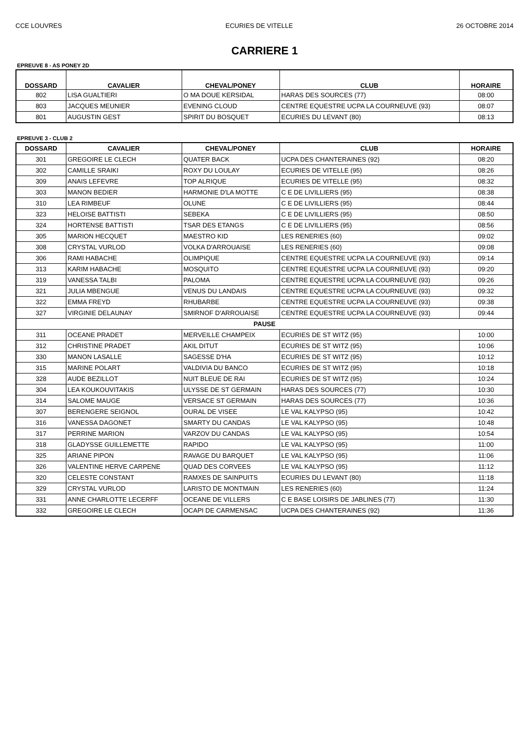CCE LOUVRES ECURIES DE VITELLE 26 OCTOBRE 2014
CARRIERE 1
EPREUVE 8 - AS PONEY 2D
| DOSSARD | CAVALIER | CHEVAL/PONEY | CLUB | HORAIRE |
| --- | --- | --- | --- | --- |
| 802 | LISA GUALTIERI | O MA DOUE KERSIDAL | HARAS DES SOURCES (77) | 08:00 |
| 803 | JACQUES MEUNIER | EVENING CLOUD | CENTRE EQUESTRE UCPA LA COURNEUVE (93) | 08:07 |
| 801 | AUGUSTIN GEST | SPIRIT DU BOSQUET | ECURIES DU LEVANT (80) | 08:13 |
EPREUVE 3 - CLUB 2
| DOSSARD | CAVALIER | CHEVAL/PONEY | CLUB | HORAIRE |
| --- | --- | --- | --- | --- |
| 301 | GREGOIRE LE CLECH | QUATER BACK | UCPA DES CHANTERAINES (92) | 08:20 |
| 302 | CAMILLE SRAIKI | ROXY DU LOULAY | ECURIES DE VITELLE (95) | 08:26 |
| 309 | ANAIS LEFEVRE | TOP ALRIQUE | ECURIES DE VITELLE (95) | 08:32 |
| 303 | MANON BEDIER | HARMONIE D'LA MOTTE | C E DE LIVILLIERS (95) | 08:38 |
| 310 | LEA RIMBEUF | OLUNE | C E DE LIVILLIERS (95) | 08:44 |
| 323 | HELOISE BATTISTI | SEBEKA | C E DE LIVILLIERS (95) | 08:50 |
| 324 | HORTENSE BATTISTI | TSAR DES ETANGS | C E DE LIVILLIERS (95) | 08:56 |
| 305 | MARION HECQUET | MAESTRO KID | LES RENERIES (60) | 09:02 |
| 308 | CRYSTAL VURLOD | VOLKA D'ARROUAISE | LES RENERIES (60) | 09:08 |
| 306 | RAMI HABACHE | OLIMPIQUE | CENTRE EQUESTRE UCPA LA COURNEUVE (93) | 09:14 |
| 313 | KARIM HABACHE | MOSQUITO | CENTRE EQUESTRE UCPA LA COURNEUVE (93) | 09:20 |
| 319 | VANESSA TALBI | PALOMA | CENTRE EQUESTRE UCPA LA COURNEUVE (93) | 09:26 |
| 321 | JULIA MBENGUE | VENUS DU LANDAIS | CENTRE EQUESTRE UCPA LA COURNEUVE (93) | 09:32 |
| 322 | EMMA FREYD | RHUBARBE | CENTRE EQUESTRE UCPA LA COURNEUVE (93) | 09:38 |
| 327 | VIRGINIE DELAUNAY | SMIRNOF D'ARROUAISE | CENTRE EQUESTRE UCPA LA COURNEUVE (93) | 09:44 |
| PAUSE | | | | |
| 311 | OCEANE PRADET | MERVEILLE CHAMPEIX | ECURIES DE ST WITZ (95) | 10:00 |
| 312 | CHRISTINE PRADET | AKIL DITUT | ECURIES DE ST WITZ (95) | 10:06 |
| 330 | MANON LASALLE | SAGESSE D'HA | ECURIES DE ST WITZ (95) | 10:12 |
| 315 | MARINE POLART | VALDIVIA DU BANCO | ECURIES DE ST WITZ (95) | 10:18 |
| 328 | AUDE BEZILLOT | NUIT BLEUE DE RAI | ECURIES DE ST WITZ (95) | 10:24 |
| 304 | LEA KOUKOUVITAKIS | ULYSSE DE ST GERMAIN | HARAS DES SOURCES (77) | 10:30 |
| 314 | SALOME MAUGE | VERSACE ST GERMAIN | HARAS DES SOURCES (77) | 10:36 |
| 307 | BERENGERE SEIGNOL | OURAL DE VISEE | LE VAL KALYPSO (95) | 10:42 |
| 316 | VANESSA DAGONET | SMARTY DU CANDAS | LE VAL KALYPSO (95) | 10:48 |
| 317 | PERRINE MARION | VARZOV DU CANDAS | LE VAL KALYPSO (95) | 10:54 |
| 318 | GLADYSSE GUILLEMETTE | RAPIDO | LE VAL KALYPSO (95) | 11:00 |
| 325 | ARIANE PIPON | RAVAGE DU BARQUET | LE VAL KALYPSO (95) | 11:06 |
| 326 | VALENTINE HERVE CARPENE | QUAD DES CORVEES | LE VAL KALYPSO (95) | 11:12 |
| 320 | CELESTE CONSTANT | RAMXES DE SAINPUITS | ECURIES DU LEVANT (80) | 11:18 |
| 329 | CRYSTAL VURLOD | LARISTO DE MONTMAIN | LES RENERIES (60) | 11:24 |
| 331 | ANNE CHARLOTTE LECERFF | OCEANE DE VILLERS | C E BASE LOISIRS DE JABLINES (77) | 11:30 |
| 332 | GREGOIRE LE CLECH | OCAPI DE CARMENSAC | UCPA DES CHANTERAINES (92) | 11:36 |